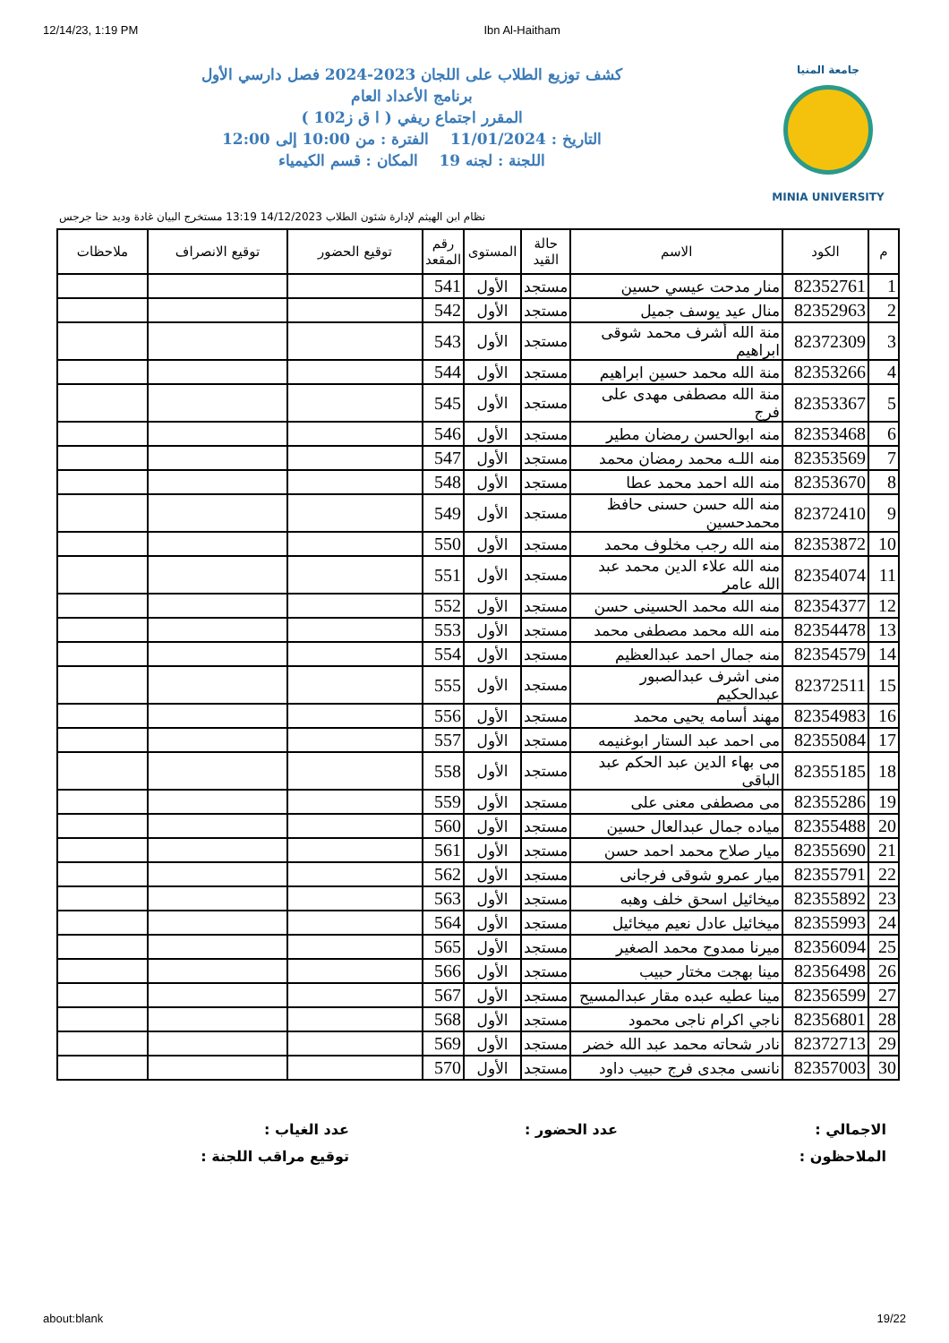12/14/23, 1:19 PM Ibn Al-Haitham
جامعة المنيا
MINIA UNIVERSITY
كشف توزيع الطلاب على اللجان 2023-2024 فصل دارسي الأول
برنامج الأعداد العام
المقرر اجتماع ريفي ( ا ق ز102 )
التاريخ : 11/01/2024 الفترة : من 10:00 إلى 12:00
اللجنة : لجنه 19 المكان : قسم الكيمياء
نظام ابن الهيثم لإدارة شئون الطلاب 14/12/2023 13:19 مستخرج البيان غادة وديد حنا جرجس
| م | الكود | الاسم | حالة القيد | المستوى | رقم المقعد | توقيع الحضور | توقيع الانصراف | ملاحظات |
| --- | --- | --- | --- | --- | --- | --- | --- | --- |
| 1 | 82352761 | منار مدحت عيسي حسين | مستجد | الأول | 541 | | | |
| 2 | 82352963 | منال عيد يوسف جميل | مستجد | الأول | 542 | | | |
| 3 | 82372309 | منة الله أشرف محمد شوقى ابراهيم | مستجد | الأول | 543 | | | |
| 4 | 82353266 | منة الله محمد حسين ابراهيم | مستجد | الأول | 544 | | | |
| 5 | 82353367 | منة الله مصطفى مهدى على فرج | مستجد | الأول | 545 | | | |
| 6 | 82353468 | منه ابوالحسن رمضان مطير | مستجد | الأول | 546 | | | |
| 7 | 82353569 | منه اللـه محمد رمضان محمد | مستجد | الأول | 547 | | | |
| 8 | 82353670 | منه الله احمد محمد عطا | مستجد | الأول | 548 | | | |
| 9 | 82372410 | منه الله حسن حسنى حافظ محمدحسين | مستجد | الأول | 549 | | | |
| 10 | 82353872 | منه الله رجب مخلوف محمد | مستجد | الأول | 550 | | | |
| 11 | 82354074 | منه الله علاء الدين محمد عبد الله عامر | مستجد | الأول | 551 | | | |
| 12 | 82354377 | منه الله محمد الحسينى حسن | مستجد | الأول | 552 | | | |
| 13 | 82354478 | منه الله محمد مصطفى محمد | مستجد | الأول | 553 | | | |
| 14 | 82354579 | منه جمال احمد عبدالعظيم | مستجد | الأول | 554 | | | |
| 15 | 82372511 | منى اشرف عبدالصبور عبدالحكيم | مستجد | الأول | 555 | | | |
| 16 | 82354983 | مهند أسامه يحيى محمد | مستجد | الأول | 556 | | | |
| 17 | 82355084 | مى احمد عبد الستار ابوغنيمه | مستجد | الأول | 557 | | | |
| 18 | 82355185 | مى بهاء الدين عبد الحكم عبد الباقى | مستجد | الأول | 558 | | | |
| 19 | 82355286 | مى مصطفى معنى على | مستجد | الأول | 559 | | | |
| 20 | 82355488 | مياده جمال عبدالعال حسين | مستجد | الأول | 560 | | | |
| 21 | 82355690 | ميار صلاح محمد احمد حسن | مستجد | الأول | 561 | | | |
| 22 | 82355791 | ميار عمرو شوقى فرجانى | مستجد | الأول | 562 | | | |
| 23 | 82355892 | ميخائيل اسحق خلف وهبه | مستجد | الأول | 563 | | | |
| 24 | 82355993 | ميخائيل عادل نعيم ميخائيل | مستجد | الأول | 564 | | | |
| 25 | 82356094 | ميرنا ممدوح محمد الصغير | مستجد | الأول | 565 | | | |
| 26 | 82356498 | مينا بهجت مختار حبيب | مستجد | الأول | 566 | | | |
| 27 | 82356599 | مينا عطيه عبده مقار عبدالمسيح | مستجد | الأول | 567 | | | |
| 28 | 82356801 | ناجي اكرام ناجى محمود | مستجد | الأول | 568 | | | |
| 29 | 82372713 | نادر شحاته محمد عبد الله خضر | مستجد | الأول | 569 | | | |
| 30 | 82357003 | نانسى مجدى فرج حبيب داود | مستجد | الأول | 570 | | | |
الاجمالي : عدد الحضور : عدد الغياب :
الملاحظون : توقيع مراقب اللجنة :
about:blank 19/22